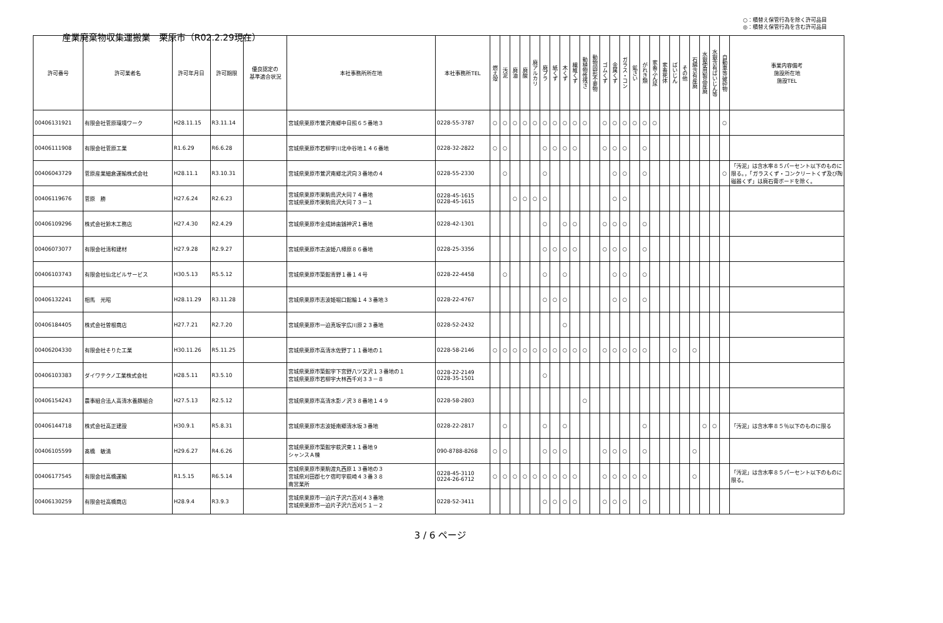産業廃棄物収集運搬業　栗原市（R02.2.29現在）
○：積替え保管行為を除く許可品目
◎：積替え保管行為を含む許可品目
| 許可番号 | 許可業者名 | 許可年月日 | 許可期限 | 優良認定の 基準適合状況 | 本社事務所所在地 | 本社事務所TEL | 燃え殻 | 汚泥 | 廃油 | 廃酸 | 廃アルカリ | 廃プラ | 紙くず | 木くず | 繊維くず | 動植物性残さ | 動物固形不要物 | ゴムくず | 金属くず | ガラス・コン | 鉱さい | がれき類 | 家畜ふん尿 | 家畜死体 | ばいじん | その他 | 石綿含有産廃 | 水銀使用製品産廃 | 水銀含有ばいじん等 | 自動車等破砕物 | 事業内容備考 施設所在地 施設TEL |
| --- | --- | --- | --- | --- | --- | --- | --- | --- | --- | --- | --- | --- | --- | --- | --- | --- | --- | --- | --- | --- | --- | --- | --- | --- | --- | --- | --- | --- | --- | --- | --- |
| 00406131921 | 有限会社菅原環境ワーク | H28.11.15 | R3.11.14 | | 宮城県栗原市鶯沢南郷中日照６５番地３ | 0228-55-3787 | ○ | ○ | ○ | ○ | ○ | ○ | ○ | ○ | ○ | ○ | | ○ | ○ | ○ | ○ | ○ | ○ | | | | | | | ○ | |
| 00406111908 | 有限会社菅原工業 | R1.6.29 | R6.6.28 | | 宮城県栗原市若柳字川北中谷地１４６番地 | 0228-32-2822 | ○ | ○ | | | | ○ | ○ | ○ | ○ | | | ○ | ○ | ○ | | ○ | | | | | | | | | |
| 00406043729 | 菅原産業細倉運輸株式会社 | H28.11.1 | R3.10.31 | | 宮城県栗原市鶯沢南郷北沢向３番地の４ | 0228-55-2330 | | ○ | | | | ○ | | | | | | | ○ | ○ | | ○ | | | | | | | | ○ | 「汚泥」は含水率８５パーセント以下のものに限る。，「ガラスくず・コンクリートくず及び陶磁器くず」は廃石膏ボードを除く。 |
| 00406119676 | 菅原 勝 | H27.6.24 | R2.6.23 | | 宮城県栗原市栗駒鳥沢大同７４番地 宮城県栗原市栗駒鳥沢大同７３－１ | 0228-45-1615 0228-45-1615 | | | ○ | ○ | ○ | ○ | | | | | | | ○ | ○ | | | | | | | | | | | |
| 00406109296 | 株式会社鈴木工務店 | H27.4.30 | R2.4.29 | | 宮城県栗原市金成姉歯銭神沢１番地 | 0228-42-1301 | | | | | | ○ | | ○ | ○ | | | ○ | ○ | ○ | | ○ | | | | | | | | | |
| 00406073077 | 有限会社清和建材 | H27.9.28 | R2.9.27 | | 宮城県栗原市志波姫八樟原８６番地 | 0228-25-3356 | | | | | | ○ | ○ | ○ | ○ | | | ○ | ○ | ○ | | ○ | | | | | | | | | |
| 00406103743 | 有限会社仙北ビルサービス | H30.5.13 | R5.5.12 | | 宮城県栗原市築館青野１番１４号 | 0228-22-4458 | | ○ | | | | ○ | | ○ | | | | | ○ | ○ | | ○ | | | | | | | | | |
| 00406132241 | 相馬 光昭 | H28.11.29 | R3.11.28 | | 宮城県栗原市志波姫堀口館輪１４３番地３ | 0228-22-4767 | | | | | | ○ | ○ | ○ | | | | | ○ | ○ | | ○ | | | | | | | | | |
| 00406184405 | 株式会社曽根商店 | H27.7.21 | R2.7.20 | | 宮城県栗原市一迫真坂字広川原２３番地 | 0228-52-2432 | | | | | | | | ○ | | | | | | | | | | | | | | | | | |
| 00406204330 | 有限会社そりた工業 | H30.11.26 | R5.11.25 | | 宮城県栗原市高清水佐野丁１１番地の１ | 0228-58-2146 | ○ | ○ | ○ | ○ | ○ | ○ | ○ | ○ | ○ | ○ | | ○ | ○ | ○ | ○ | ○ | | | ○ | | ○ | | | | |
| 00406103383 | ダイワテクノ工業株式会社 | H28.5.11 | R3.5.10 | | 宮城県栗原市築館字下宮野八ツ又沢１３番地の１ 宮城県栗原市若柳字大林西千刈３３－８ | 0228-22-2149 0228-35-1501 | | | | | | ○ | | | | | | | | | | | | | | | | | | | |
| 00406154243 | 農事組合法人高清水養豚組合 | H27.5.13 | R2.5.12 | | 宮城県栗原市高清水影ノ沢３８番地１４９ | 0228-58-2803 | | | | | | | | | | ○ | | | | | | | | | | | | | | | |
| 00406144718 | 株式会社高正建設 | H30.9.1 | R5.8.31 | | 宮城県栗原市志波姫南郷清水坂３番地 | 0228-22-2817 | | ○ | | | | ○ | | ○ | | | | | | | | ○ | | | | | | ○ | ○ | | 「汚泥」は含水率８５％以下のものに限る |
| 00406105599 | 髙橋 敏満 | H29.6.27 | R4.6.26 | | 宮城県栗原市築館字萩沢東１１番地９ シャンスＡ棟 | 090-8788-8268 | ○ | ○ | | | | ○ | ○ | ○ | | | | ○ | ○ | ○ | | ○ | | | | | ○ | | | | |
| 00406177545 | 有限会社高橋運輸 | R1.5.15 | R6.5.14 | | 宮城県栗原市栗駒渡丸西原１３番地の３ 宮城県刈田郡七ケ宿町字萩崎４３番３８ 南営業所 | 0228-45-3110 0224-26-6712 | ○ | ○ | ○ | ○ | ○ | ○ | ○ | ○ | ○ | | | ○ | ○ | ○ | ○ | ○ | | | | | ○ | | | | 「汚泥」は含水率８５パーセント以下のものに限る。 |
| 00406130259 | 有限会社高橋商店 | H28.9.4 | R3.9.3 | | 宮城県栗原市一迫片子沢六百刈４３番地 宮城県栗原市一迫片子沢六百刈５１－２ | 0228-52-3411 | | | | | | ○ | ○ | ○ | ○ | | | ○ | ○ | ○ | | ○ | | | | | | | | | |
3 / 6 ページ